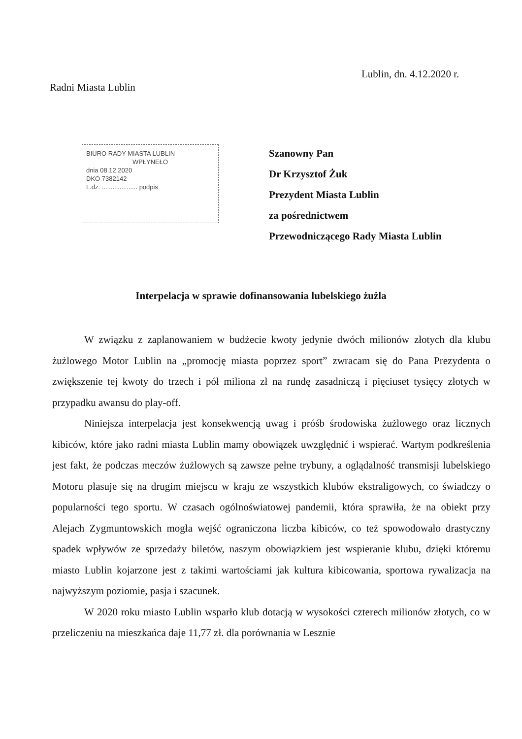Lublin, dn. 4.12.2020 r.
Radni Miasta Lublin
BIURO RADY MIASTA LUBLIN
WPŁYNEŁO
dnia 08.12.2020
DKO 7382142
L.dz. .................... podpis
Szanowny Pan
Dr Krzysztof Żuk
Prezydent Miasta Lublin
za pośrednictwem
Przewodniczącego Rady Miasta Lublin
Interpelacja w sprawie dofinansowania lubelskiego żużla
W związku z zaplanowaniem w budżecie kwoty jedynie dwóch milionów złotych dla klubu żużlowego Motor Lublin na „promocję miasta poprzez sport” zwracam się do Pana Prezydenta o zwiększenie tej kwoty do trzech i pół miliona zł na rundę zasadniczą i pięciuset tysięcy złotych w przypadku awansu do play-off.
Niniejsza interpelacja jest konsekwencją uwag i próśb środowiska żużlowego oraz licznych kibiców, które jako radni miasta Lublin mamy obowiązek uwzględnić i wspierać. Wartym podkreślenia jest fakt, że podczas meczów żużlowych są zawsze pełne trybuny, a oglądalność transmisji lubelskiego Motoru plasuje się na drugim miejscu w kraju ze wszystkich klubów ekstraligowych, co świadczy o popularności tego sportu. W czasach ogólnoświatowej pandemii, która sprawiła, że na obiekt przy Alejach Zygmuntowskich mogła wejść ograniczona liczba kibiców, co też spowodowało drastyczny spadek wpływów ze sprzedaży biletów, naszym obowiązkiem jest wspieranie klubu, dzięki któremu miasto Lublin kojarzone jest z takimi wartościami jak kultura kibicowania, sportowa rywalizacja na najwyższym poziomie, pasja i szacunek.
W 2020 roku miasto Lublin wsparło klub dotacją w wysokości czterech milionów złotych, co w przeliczeniu na mieszkańca daje 11,77 zł. dla porównania w Lesznie